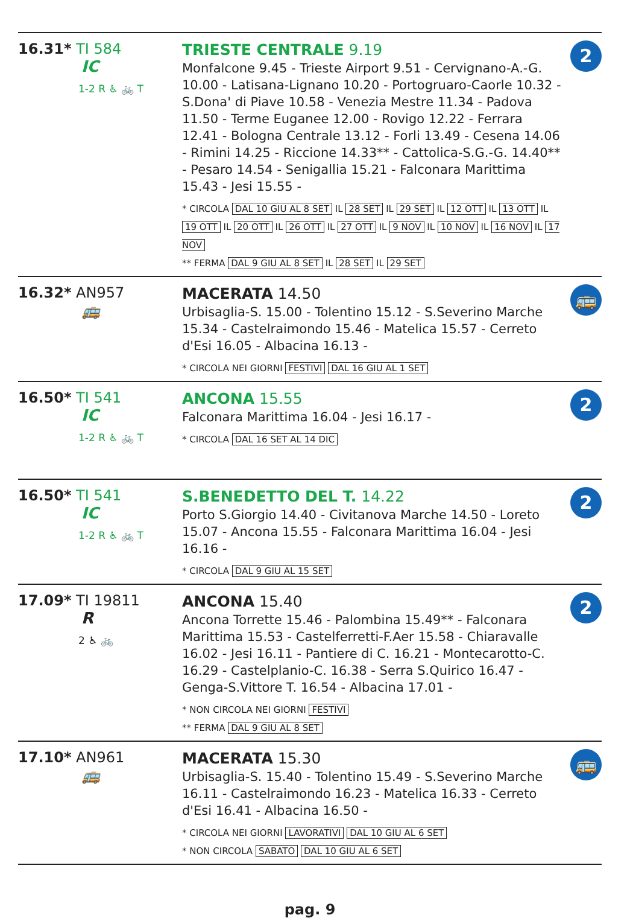16.31* TI 584
IC
1-2 R ♿ 🚲 T
TRIESTE CENTRALE 9.19
Monfalcone 9.45 - Trieste Airport 9.51 - Cervignano-A.-G. 10.00 - Latisana-Lignano 10.20 - Portogruaro-Caorle 10.32 - S.Dona' di Piave 10.58 - Venezia Mestre 11.34 - Padova 11.50 - Terme Euganee 12.00 - Rovigo 12.22 - Ferrara 12.41 - Bologna Centrale 13.12 - Forli 13.49 - Cesena 14.06 - Rimini 14.25 - Riccione 14.33** - Cattolica-S.G.-G. 14.40** - Pesaro 14.54 - Senigallia 15.21 - Falconara Marittima 15.43 - Jesi 15.55 -
* CIRCOLA DAL 10 GIU AL 8 SET IL 28 SET IL 29 SET IL 12 OTT IL 13 OTT IL 19 OTT IL 20 OTT IL 26 OTT IL 27 OTT IL 9 NOV IL 10 NOV IL 16 NOV IL 17 NOV
** FERMA DAL 9 GIU AL 8 SET IL 28 SET IL 29 SET
2
16.32* AN957
🚌
MACERATA 14.50
Urbisaglia-S. 15.00 - Tolentino 15.12 - S.Severino Marche 15.34 - Castelraimondo 15.46 - Matelica 15.57 - Cerreto d'Esi 16.05 - Albacina 16.13 -
* CIRCOLA NEI GIORNI FESTIVI DAL 16 GIU AL 1 SET
🚌
16.50* TI 541
IC
1-2 R ♿ 🚲 T
ANCONA 15.55
Falconara Marittima 16.04 - Jesi 16.17 -
* CIRCOLA DAL 16 SET AL 14 DIC
2
16.50* TI 541
IC
1-2 R ♿ 🚲 T
S.BENEDETTO DEL T. 14.22
Porto S.Giorgio 14.40 - Civitanova Marche 14.50 - Loreto 15.07 - Ancona 15.55 - Falconara Marittima 16.04 - Jesi 16.16 -
* CIRCOLA DAL 9 GIU AL 15 SET
2
17.09* TI 19811
R
2 ♿ 🚲
ANCONA 15.40
Ancona Torrette 15.46 - Palombina 15.49** - Falconara Marittima 15.53 - Castelferretti-F.Aer 15.58 - Chiaravalle 16.02 - Jesi 16.11 - Pantiere di C. 16.21 - Montecarotto-C. 16.29 - Castelplanio-C. 16.38 - Serra S.Quirico 16.47 - Genga-S.Vittore T. 16.54 - Albacina 17.01 -
* NON CIRCOLA NEI GIORNI FESTIVI
** FERMA DAL 9 GIU AL 8 SET
2
17.10* AN961
🚌
MACERATA 15.30
Urbisaglia-S. 15.40 - Tolentino 15.49 - S.Severino Marche 16.11 - Castelraimondo 16.23 - Matelica 16.33 - Cerreto d'Esi 16.41 - Albacina 16.50 -
* CIRCOLA NEI GIORNI LAVORATIVI DAL 10 GIU AL 6 SET
* NON CIRCOLA SABATO DAL 10 GIU AL 6 SET
🚌
pag. 9